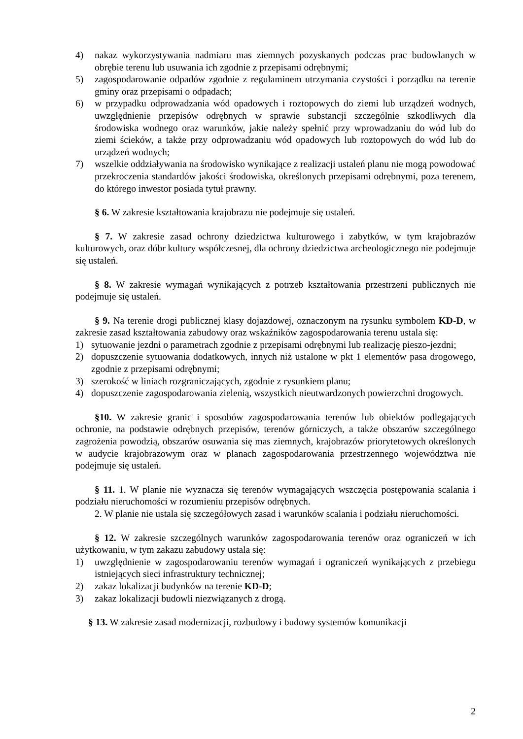4) nakaz wykorzystywania nadmiaru mas ziemnych pozyskanych podczas prac budowlanych w obrębie terenu lub usuwania ich zgodnie z przepisami odrębnymi;
5) zagospodarowanie odpadów zgodnie z regulaminem utrzymania czystości i porządku na terenie gminy oraz przepisami o odpadach;
6) w przypadku odprowadzania wód opadowych i roztopowych do ziemi lub urządzeń wodnych, uwzględnienie przepisów odrębnych w sprawie substancji szczególnie szkodliwych dla środowiska wodnego oraz warunków, jakie należy spełnić przy wprowadzaniu do wód lub do ziemi ścieków, a także przy odprowadzaniu wód opadowych lub roztopowych do wód lub do urządzeń wodnych;
7) wszelkie oddziaływania na środowisko wynikające z realizacji ustaleń planu nie mogą powodować przekroczenia standardów jakości środowiska, określonych przepisami odrębnymi, poza terenem, do którego inwestor posiada tytuł prawny.
§ 6. W zakresie kształtowania krajobrazu nie podejmuje się ustaleń.
§ 7. W zakresie zasad ochrony dziedzictwa kulturowego i zabytków, w tym krajobrazów kulturowych, oraz dóbr kultury współczesnej, dla ochrony dziedzictwa archeologicznego nie podejmuje się ustaleń.
§ 8. W zakresie wymagań wynikających z potrzeb kształtowania przestrzeni publicznych nie podejmuje się ustaleń.
§ 9. Na terenie drogi publicznej klasy dojazdowej, oznaczonym na rysunku symbolem KD-D, w zakresie zasad kształtowania zabudowy oraz wskaźników zagospodarowania terenu ustala się:
1) sytuowanie jezdni o parametrach zgodnie z przepisami odrębnymi lub realizację pieszo-jezdni;
2) dopuszczenie sytuowania dodatkowych, innych niż ustalone w pkt 1 elementów pasa drogowego, zgodnie z przepisami odrębnymi;
3) szerokość w liniach rozgraniczających, zgodnie z rysunkiem planu;
4) dopuszczenie zagospodarowania zielenią, wszystkich nieutwardzonych powierzchni drogowych.
§10. W zakresie granic i sposobów zagospodarowania terenów lub obiektów podlegających ochronie, na podstawie odrębnych przepisów, terenów górniczych, a także obszarów szczególnego zagrożenia powodzią, obszarów osuwania się mas ziemnych, krajobrazów priorytetowych określonych w audycie krajobrazowym oraz w planach zagospodarowania przestrzennego województwa nie podejmuje się ustaleń.
§ 11. 1. W planie nie wyznacza się terenów wymagających wszczęcia postępowania scalania i podziału nieruchomości w rozumieniu przepisów odrębnych.
2. W planie nie ustala się szczegółowych zasad i warunków scalania i podziału nieruchomości.
§ 12. W zakresie szczególnych warunków zagospodarowania terenów oraz ograniczeń w ich użytkowaniu, w tym zakazu zabudowy ustala się:
1) uwzględnienie w zagospodarowaniu terenów wymagań i ograniczeń wynikających z przebiegu istniejących sieci infrastruktury technicznej;
2) zakaz lokalizacji budynków na terenie KD-D;
3) zakaz lokalizacji budowli niezwiązanych z drogą.
§ 13. W zakresie zasad modernizacji, rozbudowy i budowy systemów komunikacji
2